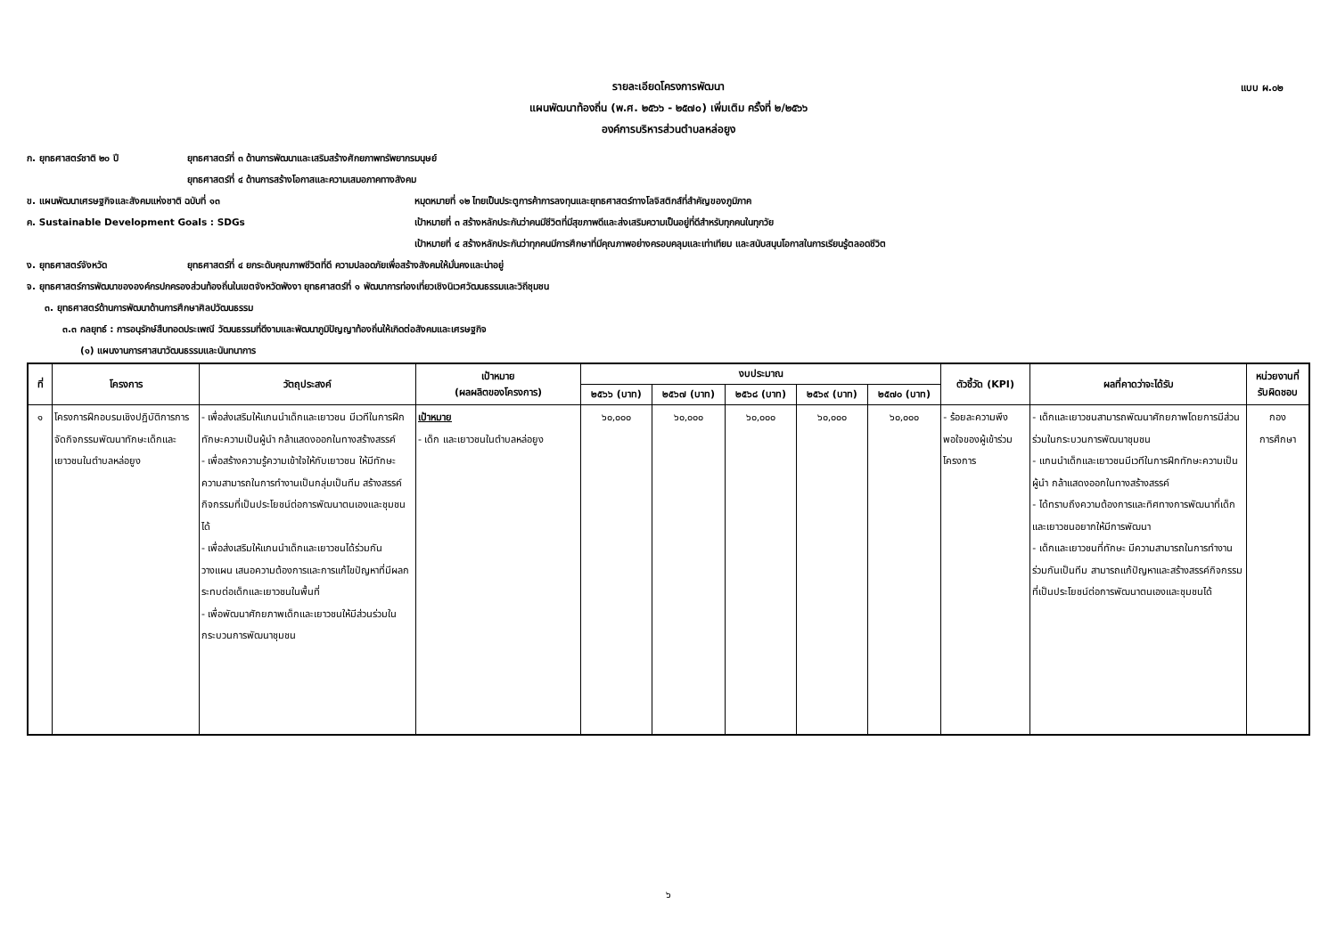แบบ ผ.๐๒
รายละเอียดโครงการพัฒนา
แผนพัฒนาท้องถิ่น (พ.ศ. ๒๕๖๖ - ๒๕๗๐) เพิ่มเติม ครั้งที่ ๒/๒๕๖๖
องค์การบริหารส่วนตำบลหล่อยูง
ก. ยุทธศาสตร์ชาติ ๒๐ ปี ยุทธศาสตร์ที่ ๓ ด้านการพัฒนาและเสริมสร้างศักยภาพทรัพยากรมนุษย์
ยุทธศาสตร์ที่ ๔ ด้านการสร้างโอกาสและความเสมอภาคทางสังคม
ข. แผนพัฒนาเศรษฐกิจและสังคมแห่งชาติ ฉบับที่ ๑๓ หมุดหมายที่ ๑๒ ไทยเป็นประตูการค้าการลงทุนและยุทธศาสตร์ทางโลจิสติกส์ที่สำคัญของภูมิภาค
ค. Sustainable Development Goals : SDGs เป้าหมายที่ ๓ สร้างหลักประกันว่าคนมีชีวิตที่มีสุขภาพดีและส่งเสริมความเป็นอยู่ที่ดีสำหรับทุกคนในทุกวัย
เป้าหมายที่ ๔ สร้างหลักประกันว่าทุกคนมีการศึกษาที่มีคุณภาพอย่างครอบคลุมและเท่าเทียม และสนับสนุนโอกาสในการเรียนรู้ตลอดชีวิต
ง. ยุทธศาสตร์จังหวัด ยุทธศาสตร์ที่ ๔ ยกระดับคุณภาพชีวิตที่ดี ความปลอดภัยเพื่อสร้างสังคมให้มั่นคงและน่าอยู่
จ. ยุทธศาสตร์การพัฒนาขององค์กรปกครองส่วนท้องถิ่นในเขตจังหวัดพังงา ยุทธศาสตร์ที่ ๑ พัฒนาการท่องเที่ยวเชิงนิเวศวัฒนธรรมและวิถีชุมชน
๓. ยุทธศาสตร์ด้านการพัฒนาด้านการศึกษาศิลปวัฒนธรรม
๓.๓ กลยุทธ์ : การอนุรักษ์สืบทอดประเพณี วัฒนธรรมที่ดีงามและพัฒนาภูมิปัญญาท้องถิ่นให้เกิดต่อสังคมและเศรษฐกิจ
(๑) แผนงานการศาสนาวัฒนธรรมและนันทนาการ
| ที่ | โครงการ | วัตถุประสงค์ | เป้าหมาย (ผลผลิตของโครงการ) | งบประมาณ | | | | | ตัวชี้วัด (KPI) | ผลที่คาดว่าจะได้รับ | หน่วยงานที่ รับผิดชอบ |
| --- | --- | --- | --- | --- | --- | --- | --- | --- | --- | --- | --- |
| | | | | ๒๕๖๖ (บาท) | ๒๕๖๗ (บาท) | ๒๕๖๘ (บาท) | ๒๕๖๙ (บาท) | ๒๕๗๐ (บาท) | | | |
| ๑ | โครงการฝึกอบรมเชิงปฏิบัติการการจัดกิจกรรมพัฒนาทักษะเด็กและเยาวชนในตำบลหล่อยูง | - เพื่อส่งเสริมให้แกนนำเด็กและเยาวชน มีเวทีในการฝึกทักษะความเป็นผู้นำ กล้าแสดงออกในทางสร้างสรรค์ - เพื่อสร้างความรู้ความเข้าใจให้กับเยาวชน ให้มีทักษะความสามารถในการทำงานเป็นกลุ่มเป็นทีม สร้างสรรค์กิจกรรมที่เป็นประโยชน์ต่อการพัฒนาตนเองและชุมชนได้ - เพื่อส่งเสริมให้แกนนำเด็กและเยาวชนได้ร่วมกันวางแผน เสนอความต้องการและการแก้ไขปัญหาที่มีผลกระทบต่อเด็กและเยาวชนในพื้นที่ - เพื่อพัฒนาศักยภาพเด็กและเยาวชนให้มีส่วนร่วมในกระบวนการพัฒนาชุมชน | เป้าหมาย - เด็ก และเยาวชนในตำบลหล่อยูง | ๖๐,๐๐๐ | ๖๐,๐๐๐ | ๖๐,๐๐๐ | ๖๐,๐๐๐ | ๖๐,๐๐๐ | - ร้อยละความพึงพอใจของผู้เข้าร่วมโครงการ | - เด็กและเยาวชนสามารถพัฒนาศักยภาพโดยการมีส่วนร่วมในกระบวนการพัฒนาชุมชน - แกนนำเด็กและเยาวชนมีเวทีในการฝึกทักษะความเป็นผู้นำ กล้าแสดงออกในทางสร้างสรรค์ - ได้ทราบถึงความต้องการและทิศทางการพัฒนาที่เด็กและเยาวชนอยากให้มีการพัฒนา - เด็กและเยาวชนที่ทักษะ มีความสามารถในการทำงานร่วมกันเป็นทีม สามารถแก้ปัญหาและสร้างสรรค์กิจกรรมที่เป็นประโยชน์ต่อการพัฒนาตนเองและชุมชนได้ | กอง การศึกษา |
๖